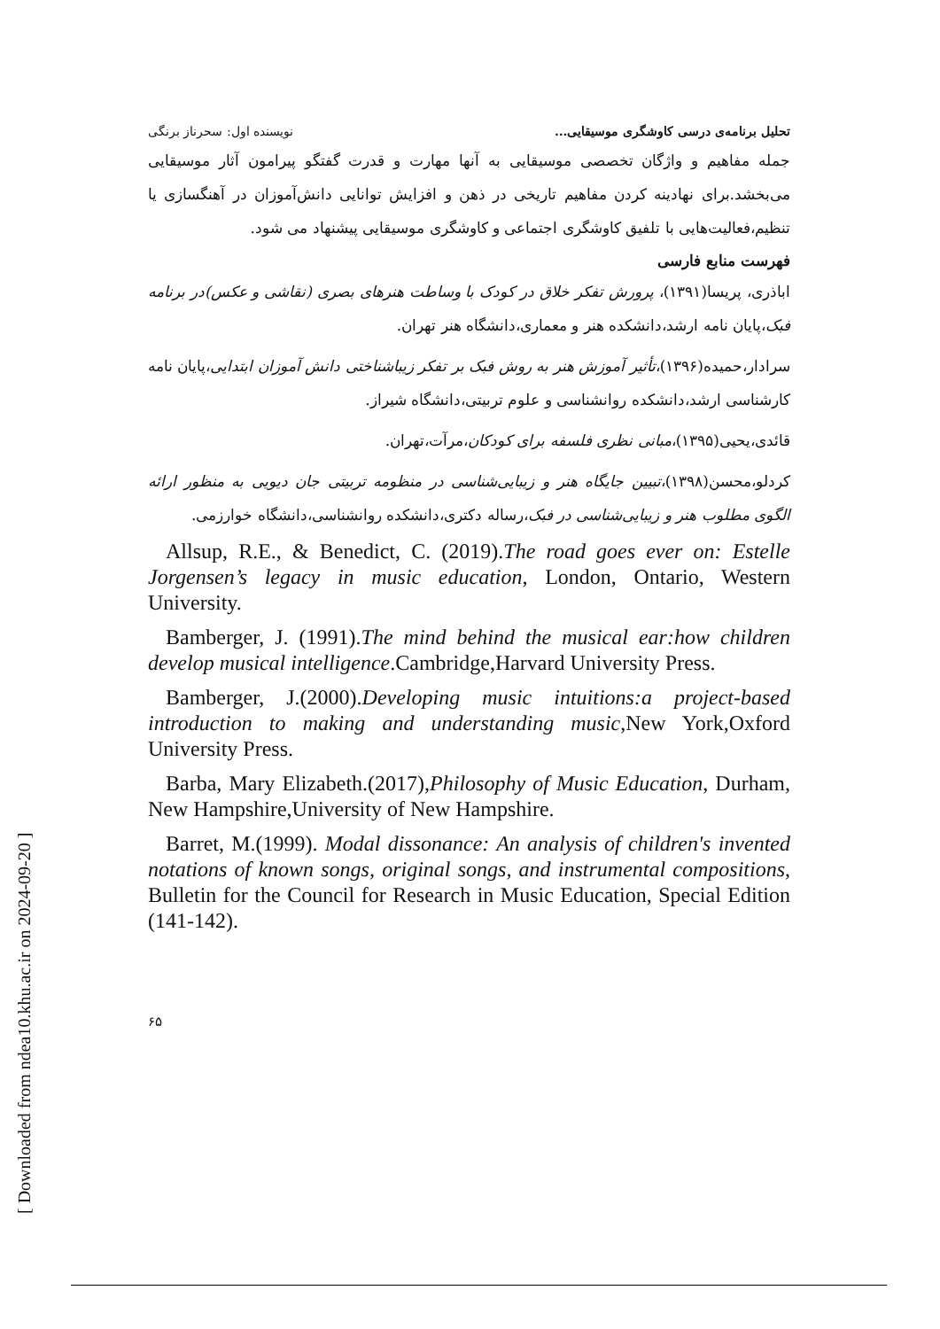تحلیل برنامه‌ی درسی کاوشگری موسیقایی... نویسنده اول: سحرناز برنگی
جمله مفاهیم و واژگان تخصصی موسیقایی به آنها مهارت و قدرت گفتگو پیرامون آثار موسیقایی می‌بخشد.برای نهادینه کردن مفاهیم تاریخی در ذهن و افزایش توانایی دانش‌آموزان در آهنگسازی یا تنظیم،فعالیت‌هایی با تلفیق کاوشگری اجتماعی و کاوشگری موسیقایی پیشنهاد می شود.
فهرست منابع فارسی
اباذری، پریسا(۱۳۹۱)، پرورش تفکر خلاق در کودک با وساطت هنرهای بصری (نقاشی و عکس)در برنامه فبک،پایان نامه ارشد،دانشکده هنر و معماری،دانشگاه هنر تهران.
سرادار،حمیده(۱۳۹۶)،تأثیر آموزش هنر به روش فبک بر تفکر زیباشناختی دانش آموزان ابتدایی،پایان نامه کارشناسی ارشد،دانشکده روانشناسی و علوم تربیتی،دانشگاه شیراز.
قائدی،یحیی(۱۳۹۵)،مبانی نظری فلسفه برای کودکان،مرآت،تهران.
کردلو،محسن(۱۳۹۸)،تبیین جایگاه هنر و زیبایی‌شناسی در منظومه تربیتی جان دیویی به منظور ارائه الگوی مطلوب هنر و زیبایی‌شناسی در فبک،رساله دکتری،دانشکده روانشناسی،دانشگاه خوارزمی.
Allsup, R.E., & Benedict, C. (2019).The road goes ever on: Estelle Jorgensen’s legacy in music education, London, Ontario, Western University.
Bamberger, J. (1991).The mind behind the musical ear:how children develop musical intelligence.Cambridge,Harvard University Press.
Bamberger, J.(2000).Developing music intuitions:a project-based introduction to making and understanding music,New York,Oxford University Press.
Barba, Mary Elizabeth.(2017),Philosophy of Music Education, Durham, New Hampshire,University of New Hampshire.
Barret, M.(1999). Modal dissonance: An analysis of children's invented notations of known songs, original songs, and instrumental compositions, Bulletin for the Council for Research in Music Education, Special Edition (141-142).
۶۵
[ Downloaded from ndea10.khu.ac.ir on 2024-09-20 ]